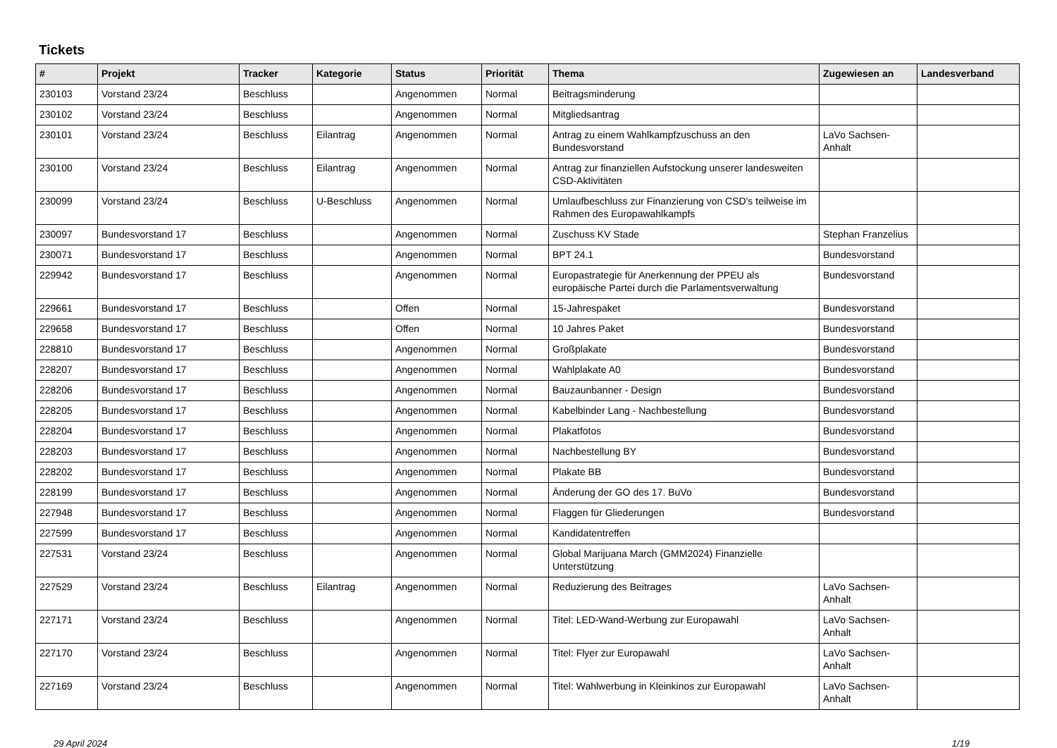Tickets
| # | Projekt | Tracker | Kategorie | Status | Priorität | Thema | Zugewiesen an | Landesverband |
| --- | --- | --- | --- | --- | --- | --- | --- | --- |
| 230103 | Vorstand 23/24 | Beschluss | | Angenommen | Normal | Beitragsminderung | | |
| 230102 | Vorstand 23/24 | Beschluss | | Angenommen | Normal | Mitgliedsantrag | | |
| 230101 | Vorstand 23/24 | Beschluss | Eilantrag | Angenommen | Normal | Antrag zu einem Wahlkampfzuschuss an den Bundesvorstand | LaVo Sachsen-Anhalt | |
| 230100 | Vorstand 23/24 | Beschluss | Eilantrag | Angenommen | Normal | Antrag zur finanziellen Aufstockung unserer landesweiten CSD-Aktivitäten | | |
| 230099 | Vorstand 23/24 | Beschluss | U-Beschluss | Angenommen | Normal | Umlaufbeschluss zur Finanzierung von CSD's teilweise im Rahmen des Europawahlkampfs | | |
| 230097 | Bundesvorstand 17 | Beschluss | | Angenommen | Normal | Zuschuss KV Stade | Stephan Franzelius | |
| 230071 | Bundesvorstand 17 | Beschluss | | Angenommen | Normal | BPT 24.1 | Bundesvorstand | |
| 229942 | Bundesvorstand 17 | Beschluss | | Angenommen | Normal | Europastrategie für Anerkennung der PPEU als europäische Partei durch die Parlamentsverwaltung | Bundesvorstand | |
| 229661 | Bundesvorstand 17 | Beschluss | | Offen | Normal | 15-Jahrespaket | Bundesvorstand | |
| 229658 | Bundesvorstand 17 | Beschluss | | Offen | Normal | 10 Jahres Paket | Bundesvorstand | |
| 228810 | Bundesvorstand 17 | Beschluss | | Angenommen | Normal | Großplakate | Bundesvorstand | |
| 228207 | Bundesvorstand 17 | Beschluss | | Angenommen | Normal | Wahlplakate A0 | Bundesvorstand | |
| 228206 | Bundesvorstand 17 | Beschluss | | Angenommen | Normal | Bauzaunbanner - Design | Bundesvorstand | |
| 228205 | Bundesvorstand 17 | Beschluss | | Angenommen | Normal | Kabelbinder Lang - Nachbestellung | Bundesvorstand | |
| 228204 | Bundesvorstand 17 | Beschluss | | Angenommen | Normal | Plakatfotos | Bundesvorstand | |
| 228203 | Bundesvorstand 17 | Beschluss | | Angenommen | Normal | Nachbestellung BY | Bundesvorstand | |
| 228202 | Bundesvorstand 17 | Beschluss | | Angenommen | Normal | Plakate BB | Bundesvorstand | |
| 228199 | Bundesvorstand 17 | Beschluss | | Angenommen | Normal | Änderung der GO des 17. BuVo | Bundesvorstand | |
| 227948 | Bundesvorstand 17 | Beschluss | | Angenommen | Normal | Flaggen für Gliederungen | Bundesvorstand | |
| 227599 | Bundesvorstand 17 | Beschluss | | Angenommen | Normal | Kandidatentreffen | | |
| 227531 | Vorstand 23/24 | Beschluss | | Angenommen | Normal | Global Marijuana March (GMM2024) Finanzielle Unterstützung | | |
| 227529 | Vorstand 23/24 | Beschluss | Eilantrag | Angenommen | Normal | Reduzierung des Beitrages | LaVo Sachsen-Anhalt | |
| 227171 | Vorstand 23/24 | Beschluss | | Angenommen | Normal | Titel: LED-Wand-Werbung zur Europawahl | LaVo Sachsen-Anhalt | |
| 227170 | Vorstand 23/24 | Beschluss | | Angenommen | Normal | Titel: Flyer zur Europawahl | LaVo Sachsen-Anhalt | |
| 227169 | Vorstand 23/24 | Beschluss | | Angenommen | Normal | Titel: Wahlwerbung in Kleinkinos zur Europawahl | LaVo Sachsen-Anhalt | |
29 April 2024 1/19